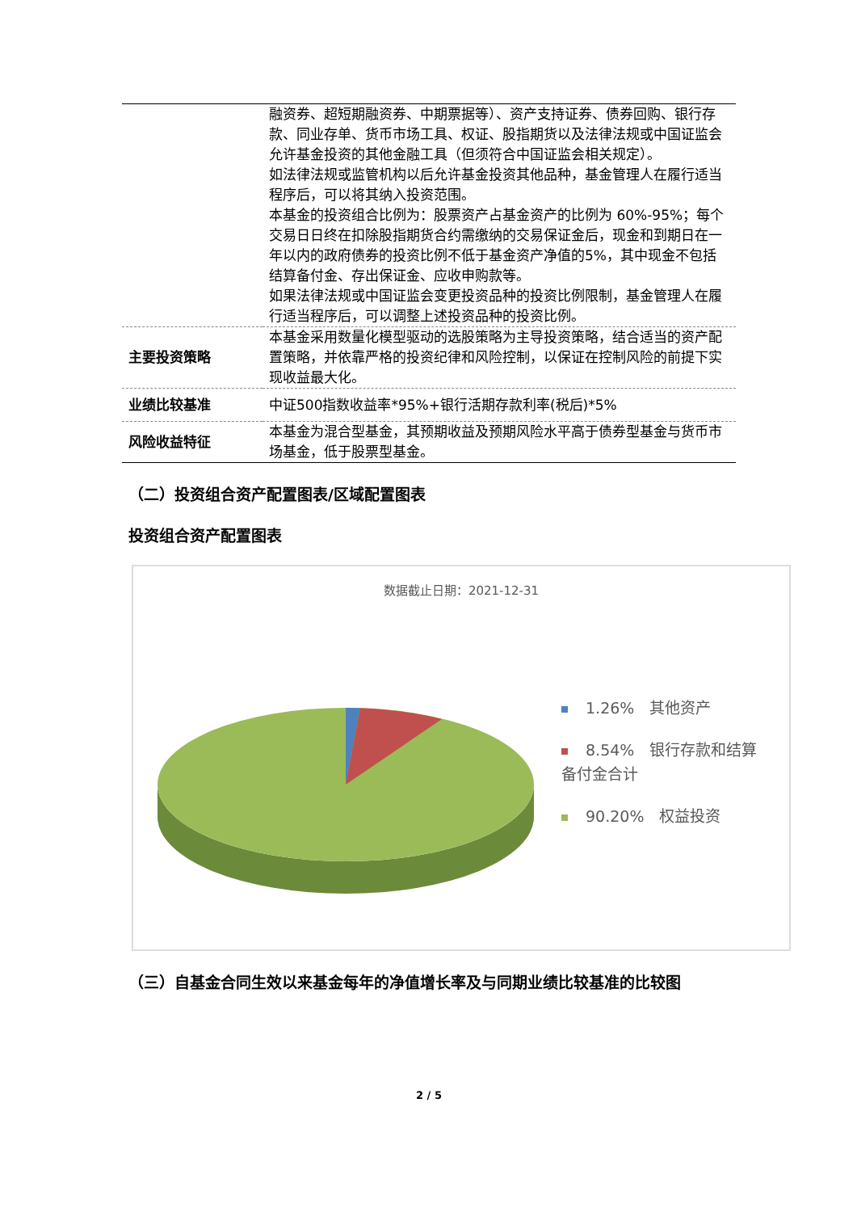| | 融资券、超短期融资券、中期票据等）、资产支持证券、债券回购、银行存款、同业存单、货币市场工具、权证、股指期货以及法律法规或中国证监会允许基金投资的其他金融工具（但须符合中国证监会相关规定）。 如法律法规或监管机构以后允许基金投资其他品种，基金管理人在履行适当程序后，可以将其纳入投资范围。 本基金的投资组合比例为：股票资产占基金资产的比例为 60%-95%；每个交易日日终在扣除股指期货合约需缴纳的交易保证金后，现金和到期日在一年以内的政府债券的投资比例不低于基金资产净值的5%，其中现金不包括结算备付金、存出保证金、应收申购款等。 如果法律法规或中国证监会变更投资品种的投资比例限制，基金管理人在履行适当程序后，可以调整上述投资品种的投资比例。 |
| 主要投资策略 | 本基金采用数量化模型驱动的选股策略为主导投资策略，结合适当的资产配置策略，并依靠严格的投资纪律和风险控制，以保证在控制风险的前提下实现收益最大化。 |
| 业绩比较基准 | 中证500指数收益率*95%+银行活期存款利率(税后)*5% |
| 风险收益特征 | 本基金为混合型基金，其预期收益及预期风险水平高于债券型基金与货币市场基金，低于股票型基金。 |
（二）投资组合资产配置图表/区域配置图表
投资组合资产配置图表
数据截止日期：2021-12-31
1.26%　其他资产
8.54%　银行存款和结算备付金合计
90.20%　权益投资
（三）自基金合同生效以来基金每年的净值增长率及与同期业绩比较基准的比较图
2 / 5